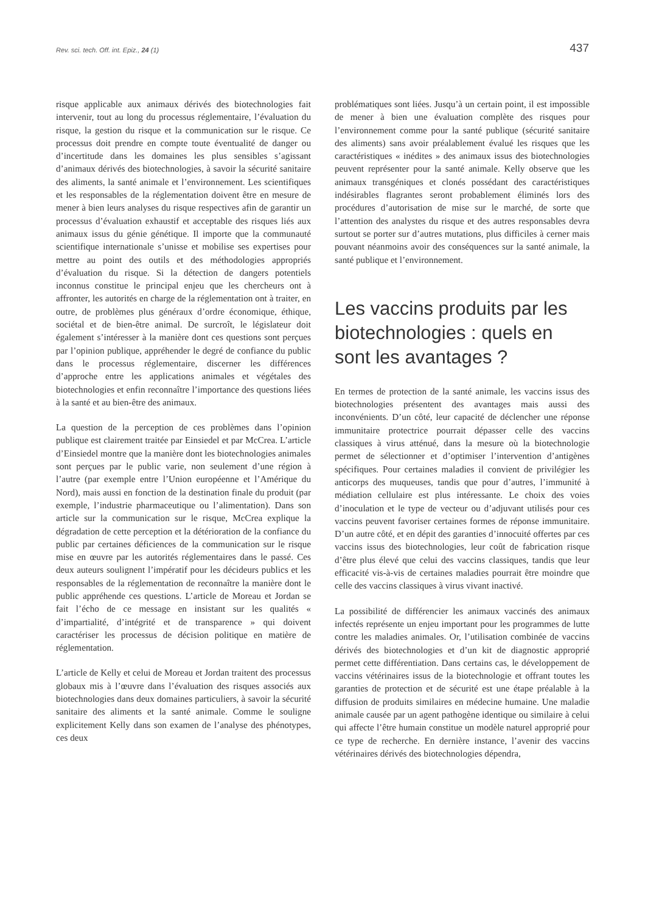Rev. sci. tech. Off. int. Epiz., 24 (1) 437
risque applicable aux animaux dérivés des biotechnologies fait intervenir, tout au long du processus réglementaire, l’évaluation du risque, la gestion du risque et la communication sur le risque. Ce processus doit prendre en compte toute éventualité de danger ou d’incertitude dans les domaines les plus sensibles s’agissant d’animaux dérivés des biotechnologies, à savoir la sécurité sanitaire des aliments, la santé animale et l’environnement. Les scientifiques et les responsables de la réglementation doivent être en mesure de mener à bien leurs analyses du risque respectives afin de garantir un processus d’évaluation exhaustif et acceptable des risques liés aux animaux issus du génie génétique. Il importe que la communauté scientifique internationale s’unisse et mobilise ses expertises pour mettre au point des outils et des méthodologies appropriés d’évaluation du risque. Si la détection de dangers potentiels inconnus constitue le principal enjeu que les chercheurs ont à affronter, les autorités en charge de la réglementation ont à traiter, en outre, de problèmes plus généraux d’ordre économique, éthique, sociétal et de bien-être animal. De surcroît, le législateur doit également s’intéresser à la manière dont ces questions sont perçues par l’opinion publique, appréhender le degré de confiance du public dans le processus réglementaire, discerner les différences d’approche entre les applications animales et végétales des biotechnologies et enfin reconnaître l’importance des questions liées à la santé et au bien-être des animaux.
La question de la perception de ces problèmes dans l’opinion publique est clairement traitée par Einsiedel et par McCrea. L’article d’Einsiedel montre que la manière dont les biotechnologies animales sont perçues par le public varie, non seulement d’une région à l’autre (par exemple entre l’Union européenne et l’Amérique du Nord), mais aussi en fonction de la destination finale du produit (par exemple, l’industrie pharmaceutique ou l’alimentation). Dans son article sur la communication sur le risque, McCrea explique la dégradation de cette perception et la détérioration de la confiance du public par certaines déficiences de la communication sur le risque mise en œuvre par les autorités réglementaires dans le passé. Ces deux auteurs soulignent l’impératif pour les décideurs publics et les responsables de la réglementation de reconnaître la manière dont le public appréhende ces questions. L’article de Moreau et Jordan se fait l’écho de ce message en insistant sur les qualités « d’impartialité, d’intégrité et de transparence » qui doivent caractériser les processus de décision politique en matière de réglementation.
L’article de Kelly et celui de Moreau et Jordan traitent des processus globaux mis à l’œuvre dans l’évaluation des risques associés aux biotechnologies dans deux domaines particuliers, à savoir la sécurité sanitaire des aliments et la santé animale. Comme le souligne explicitement Kelly dans son examen de l’analyse des phénotypes, ces deux
problématiques sont liées. Jusqu’à un certain point, il est impossible de mener à bien une évaluation complète des risques pour l’environnement comme pour la santé publique (sécurité sanitaire des aliments) sans avoir préalablement évalué les risques que les caractéristiques « inédites » des animaux issus des biotechnologies peuvent représenter pour la santé animale. Kelly observe que les animaux transgéniques et clonés possédant des caractéristiques indésirables flagrantes seront probablement éliminés lors des procédures d’autorisation de mise sur le marché, de sorte que l’attention des analystes du risque et des autres responsables devra surtout se porter sur d’autres mutations, plus difficiles à cerner mais pouvant néanmoins avoir des conséquences sur la santé animale, la santé publique et l’environnement.
Les vaccins produits par les biotechnologies : quels en sont les avantages ?
En termes de protection de la santé animale, les vaccins issus des biotechnologies présentent des avantages mais aussi des inconvénients. D’un côté, leur capacité de déclencher une réponse immunitaire protectrice pourrait dépasser celle des vaccins classiques à virus atténué, dans la mesure où la biotechnologie permet de sélectionner et d’optimiser l’intervention d’antigènes spécifiques. Pour certaines maladies il convient de privilégier les anticorps des muqueuses, tandis que pour d’autres, l’immunité à médiation cellulaire est plus intéressante. Le choix des voies d’inoculation et le type de vecteur ou d’adjuvant utilisés pour ces vaccins peuvent favoriser certaines formes de réponse immunitaire. D’un autre côté, et en dépit des garanties d’innocuité offertes par ces vaccins issus des biotechnologies, leur coût de fabrication risque d’être plus élevé que celui des vaccins classiques, tandis que leur efficacité vis-à-vis de certaines maladies pourrait être moindre que celle des vaccins classiques à virus vivant inactivé.
La possibilité de différencier les animaux vaccinés des animaux infectés représente un enjeu important pour les programmes de lutte contre les maladies animales. Or, l’utilisation combinée de vaccins dérivés des biotechnologies et d’un kit de diagnostic approprié permet cette différentiation. Dans certains cas, le développement de vaccins vétérinaires issus de la biotechnologie et offrant toutes les garanties de protection et de sécurité est une étape préalable à la diffusion de produits similaires en médecine humaine. Une maladie animale causée par un agent pathogène identique ou similaire à celui qui affecte l’être humain constitue un modèle naturel approprié pour ce type de recherche. En dernière instance, l’avenir des vaccins vétérinaires dérivés des biotechnologies dépendra,